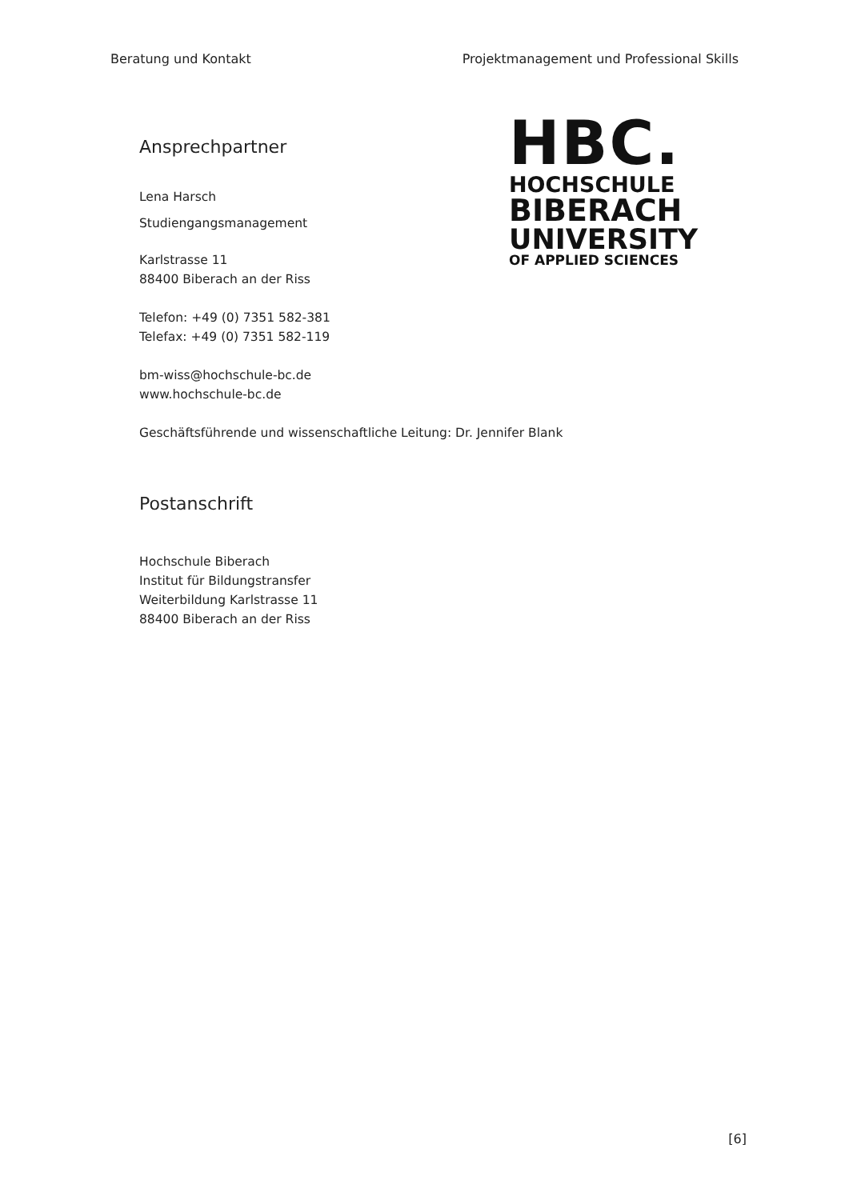Beratung und Kontakt Projektmanagement und Professional Skills
Ansprechpartner
Lena Harsch
Studiengangsmanagement
Karlstrasse 11
88400 Biberach an der Riss
Telefon: +49 (0) 7351 582-381
Telefax: +49 (0) 7351 582-119
bm-wiss@hochschule-bc.de
www.hochschule-bc.de
HBC.
HOCHSCHULE
BIBERACH
UNIVERSITY
OF APPLIED SCIENCES
Geschäftsführende und wissenschaftliche Leitung: Dr. Jennifer Blank
Postanschrift
Hochschule Biberach
Institut für Bildungstransfer
Weiterbildung Karlstrasse 11
88400 Biberach an der Riss
[6]